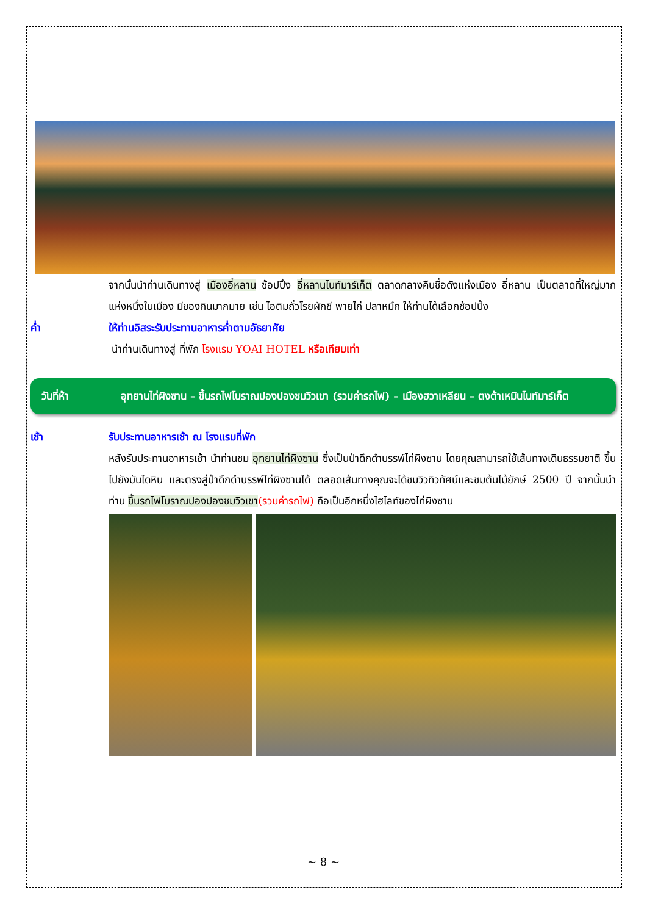จากนั้นนำท่านเดินทางสู่ เมืองอี๋หลาน ช้อปปิ้ง อี๋หลานไนท์มาร์เก็ต ตลาดกลางคืนชื่อดังแห่งเมือง อี๋หลาน เป็นตลาดที่ใหญ่มากแห่งหนึ่งในเมือง มีของกินมากมาย เช่น ไอติมถั่วโรยผักชี พายไก่ ปลาหมึก ให้ท่านได้เลือกช้อปปิ้ง
ค่ำ ให้ท่านอิสระรับประทานอาหารค่ำตามอัธยาศัย
นำท่านเดินทางสู่ ที่พัก โรงแรม YOAI HOTEL หรือเทียบเท่า
วันที่ห้า อุทยานไท่ผิงซาน – ขึ้นรถไฟโบราณปองปองชมวิวเขา (รวมค่ารถไฟ) – เมืองฮวาเหลียน – ตงต้าเหมินไนท์มาร์เก็ต
เช้า รับประทานอาหารเช้า ณ โรงแรมที่พัก
หลังรับประทานอาหารเช้า นำท่านชม อุทยานไท่ผิงซาน ซึ่งเป็นป่าดึกดำบรรพ์ไท่ผิงซาน โดยคุณสามารถใช้เส้นทางเดินธรรมชาติ ขึ้นไปยังบันไดหิน และตรงสู่ป่าดึกดำบรรพ์ไท่ผิงซานได้ ตลอดเส้นทางคุณจะได้ชมวิวทิวทัศน์และชมต้นไม้ยักษ์ 2500 ปี จากนั้นนำท่าน ขึ้นรถไฟโบราณปองปองชมวิวเขา(รวมค่ารถไฟ) ถือเป็นอีกหนึ่งไฮไลท์ของไท่ผิงซาน
~ 8 ~